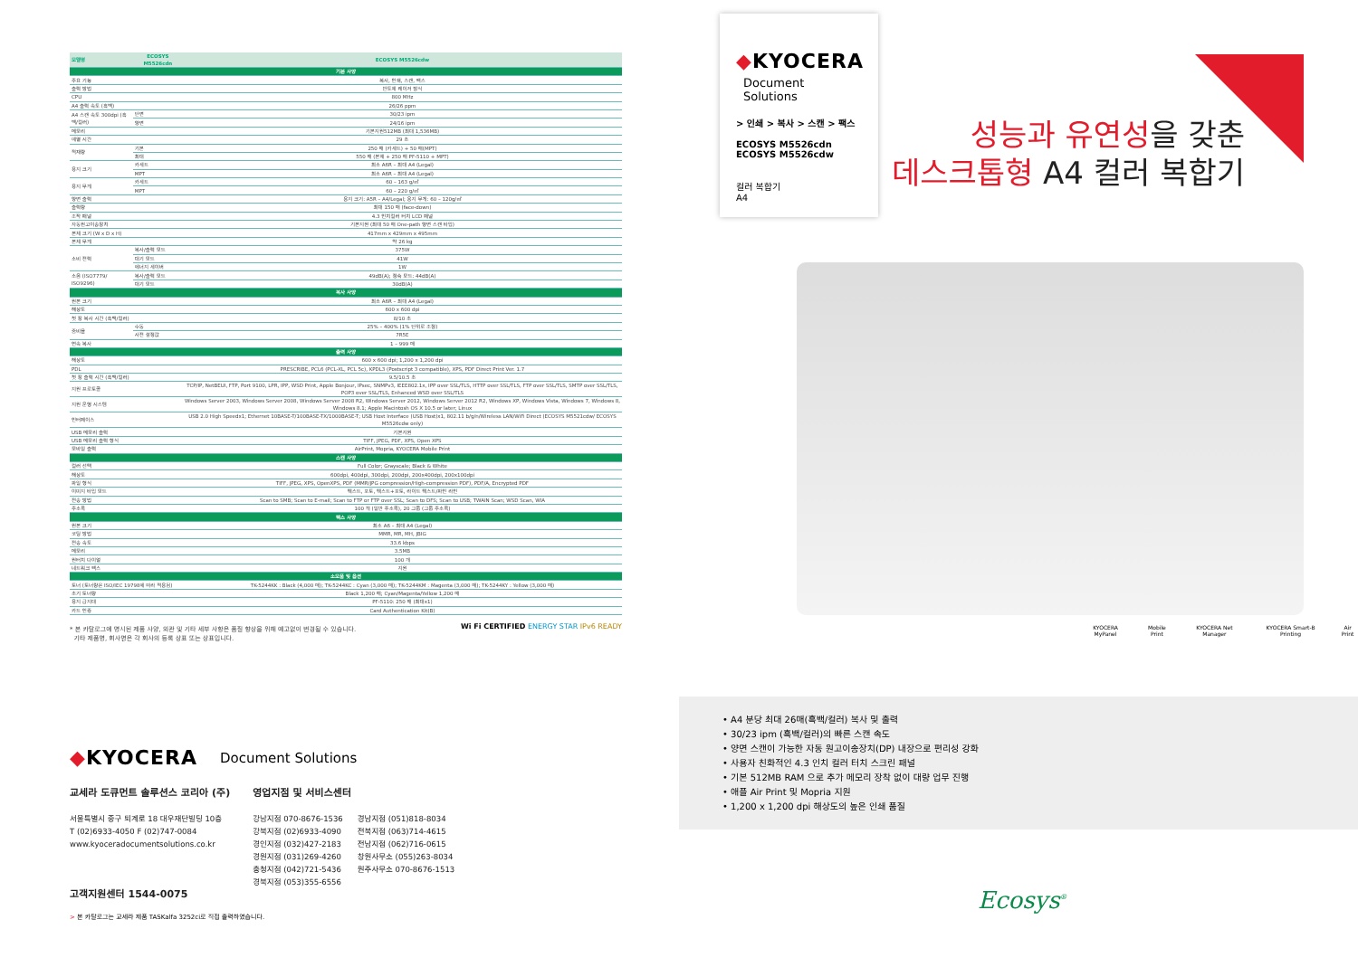| 모델명 | ECOSYS M5526cdn | | ECOSYS M5526cdw |
| --- | --- | --- | --- |
| 기본 사양 | | | |
| 주요 기능 | | 복사, 인쇄, 스캔, 팩스 | |
| 출력 방법 | | 반도체 레이저 방식 | |
| CPU | | 800 MHz | |
| A4 출력 속도 (흑백) | | 26/26 ppm | |
| A4 스캔 속도 300dpi (흑백/컬러) | 단면 | 30/23 ipm | |
| | 양면 | 24/16 ipm | |
| 메모리 | | 기본지원512MB (최대 1,536MB) | |
| 예열 시간 | | 29 초 | |
| 적재량 | 기본 | 250 매 (카세트) + 50 매(MPT) | |
| | 최대 | 550 매 (본체 + 250 매 PF-5110 + MPT) | |
| 용지 크기 | 카세트 | 최소 A6R – 최대 A4 (Legal) | |
| | MPT | 최소 A6R – 최대 A4 (Legal) | |
| 용지 무게 | 카세트 | 60 – 163 g/㎡ | |
| | MPT | 60 – 220 g/㎡ | |
| 양면 출력 | | 용지 크기: A5R – A4/Legal; 용지 무게: 60 – 120g/㎡ | |
| 출력량 | | 최대 150 매 (face-down) | |
| 조작 패널 | | 4.3 인치컬러 터치 LCD 패널 | |
| 자동원고이송장치 | | 기본지원 (최대 50 매 One-path 양면 스캔 타입) | |
| 본체 크기 (W x D x H) | | 417mm x 429mm x 495mm | |
| 본체 무게 | | 약 26 kg | |
| 소비 전력 | 복사/출력 모드 | 375W | |
| | 대기 모드 | 41W | |
| | 에너지 세이버 | 1W | |
| 소음 (ISO7779/ ISO9296) | 복사/출력 모드 | 49dB(A); 정숙 모드: 44dB(A) | |
| | 대기 모드 | 30dB(A) | |
| 복사 사양 | | | |
| 원본 크기 | | 최소 A6R – 최대 A4 (Legal) | |
| 해상도 | | 600 x 600 dpi | |
| 첫 장 복사 시간 (흑백/컬러) | | 8/10 초 | |
| 줌비율 | 수동 | 25% – 400% (1% 단위로 조정) | |
| | 사전 설정값 | 7R5E | |
| 연속 복사 | | 1 – 999 매 | |
| 출력 사양 | | | |
| 해상도 | | 600 x 600 dpi; 1,200 x 1,200 dpi | |
| PDL | | PRESCRIBE, PCL6 (PCL-XL, PCL 5c), KPDL3 (Postscript 3 compatible), XPS, PDF Direct Print Ver. 1.7 | |
| 첫 장 출력 시간 (흑백/컬러) | | 9.5/10.5 초 | |
| 지원 프로토콜 | | TCP/IP, NetBEUI, FTP, Port 9100, LPR, IPP, WSD Print, Apple Bonjour, IPsec, SNMPv3, IEEE802.1x, IPP over SSL/TLS, HTTP over SSL/TLS, FTP over SSL/TLS, SMTP over SSL/TLS, POP3 over SSL/TLS, Enhanced WSD over SSL/TLS | |
| 지원 운영 시스템 | | Windows Server 2003, Windows Server 2008, Windows Server 2008 R2, Windows Server 2012, Windows Server 2012 R2, Windows XP, Windows Vista, Windows 7, Windows 8, Windows 8.1; Apple Macintosh OS X 10.5 or later; Linux | |
| 인터페이스 | | USB 2.0 High Speedx1; Ethernet 10BASE-T/100BASE-TX/1000BASE-T; USB Host Interface (USB Host)x1, 802.11 b/g/n/Wireless LAN/WiFi Direct (ECOSYS M5521cdw/ ECOSYS M5526cdw only) | |
| USB 메모리 출력 | | 기본지원 | |
| USB 메모리 출력 형식 | | TIFF, JPEG, PDF, XPS, Open XPS | |
| 모바일 출력 | | AirPrint, Mopria, KYOCERA Mobile Print | |
| 스캔 사양 | | | |
| 컬러 선택 | | Full Color; Grayscale; Black & White | |
| 해상도 | | 600dpi, 400dpi, 300dpi, 200dpi, 200x400dpi, 200x100dpi | |
| 파일 형식 | | TIFF, JPEG, XPS, OpenXPS, PDF (MMR/JPG compression/High-compression PDF), PDF/A, Encrypted PDF | |
| 이미지 타입 모드 | | 텍스트, 포토, 텍스트+포토, 라이트 텍스트/파인 라인 | |
| 전송 방법 | | Scan to SMB; Scan to E-mail; Scan to FTP or FTP over SSL; Scan to DFS; Scan to USB; TWAIN Scan; WSD Scan, WIA | |
| 주소록 | | 100 개 (일반 주소록), 20 그룹 (그룹 주소록) | |
| 팩스 사양 | | | |
| 원본 크기 | | 최소 A6 – 최대 A4 (Legal) | |
| 코딩 방법 | | MMR, MR, MH, JBIG | |
| 전송 속도 | | 33.6 kbps | |
| 메모리 | | 3.5MB | |
| 원터치 다이얼 | | 100 개 | |
| 네트워크 팩스 | | 지원 | |
| 소모품 및 옵션 | | | |
| 토너 (토너량은 ISO/IEC 19798에 따라 적용됨) | | TK-5244KK : Black (4,000 매); TK-5244KC : Cyan (3,000 매); TK-5244KM : Magenta (3,000 매); TK-5244KY : Yellow (3,000 매) | |
| 초기 토너량 | | Black 1,200 매; Cyan/Magenta/Yellow 1,200 매 | |
| 용지 급지대 | | PF-5110: 250 매 (최대x1) | |
| 카드 인증 | | Card Authentication Kit(B) | |
* 본 카탈로그에 명시된 제품 사양, 외관 및 기타 세부 사항은 품질 향상을 위해 예고없이 변경될 수 있습니다.
기타 제품명, 회사명은 각 회사의 등록 상표 또는 상표입니다.
Wi Fi CERTIFIED ENERGY STAR IPv6 READY
◆KYOCERA Document Solutions
교세라 도큐먼트 솔루션스 코리아 (주)
서울특별시 중구 퇴계로 18 대우재단빌딩 10층
T (02)6933-4050 F (02)747-0084
www.kyoceradocumentsolutions.co.kr
고객지원센터 1544-0075
영업지점 및 서비스센터
강남지점 070-8676-1536
강북지점 (02)6933-4090
경인지점 (032)427-2183
경원지점 (031)269-4260
충청지점 (042)721-5436
경북지점 (053)355-6556
경남지점 (051)818-8034
전북지점 (063)714-4615
전남지점 (062)716-0615
창원사무소 (055)263-8034
원주사무소 070-8676-1513
> 본 카탈로그는 교세라 제품 TASKalfa 3252ci로 직접 출력하였습니다.
◆KYOCERA
Document Solutions
> 인쇄 > 복사 > 스캔 > 팩스
ECOSYS M5526cdn
ECOSYS M5526cdw
컬러 복합기
A4
성능과 유연성 을 갖춘
데스크톱형 A4 컬러 복합기
KYOCERA MyPanel Mobile Print KYOCERA Net Manager KYOCERA Smart-B Printing Air Print
• A4 분당 최대 26매(흑백/컬러) 복사 및 출력
• 30/23 ipm (흑백/컬러)의 빠른 스캔 속도
• 양면 스캔이 가능한 자동 원고이송장치(DP) 내장으로 편리성 강화
• 사용자 친화적인 4.3 인치 컬러 터치 스크린 패널
• 기본 512MB RAM 으로 추가 메모리 장착 없이 대량 업무 진행
• 애플 Air Print 및 Mopria 지원
• 1,200 x 1,200 dpi 해상도의 높은 인쇄 품질
Ecosys<sup>®</sup>